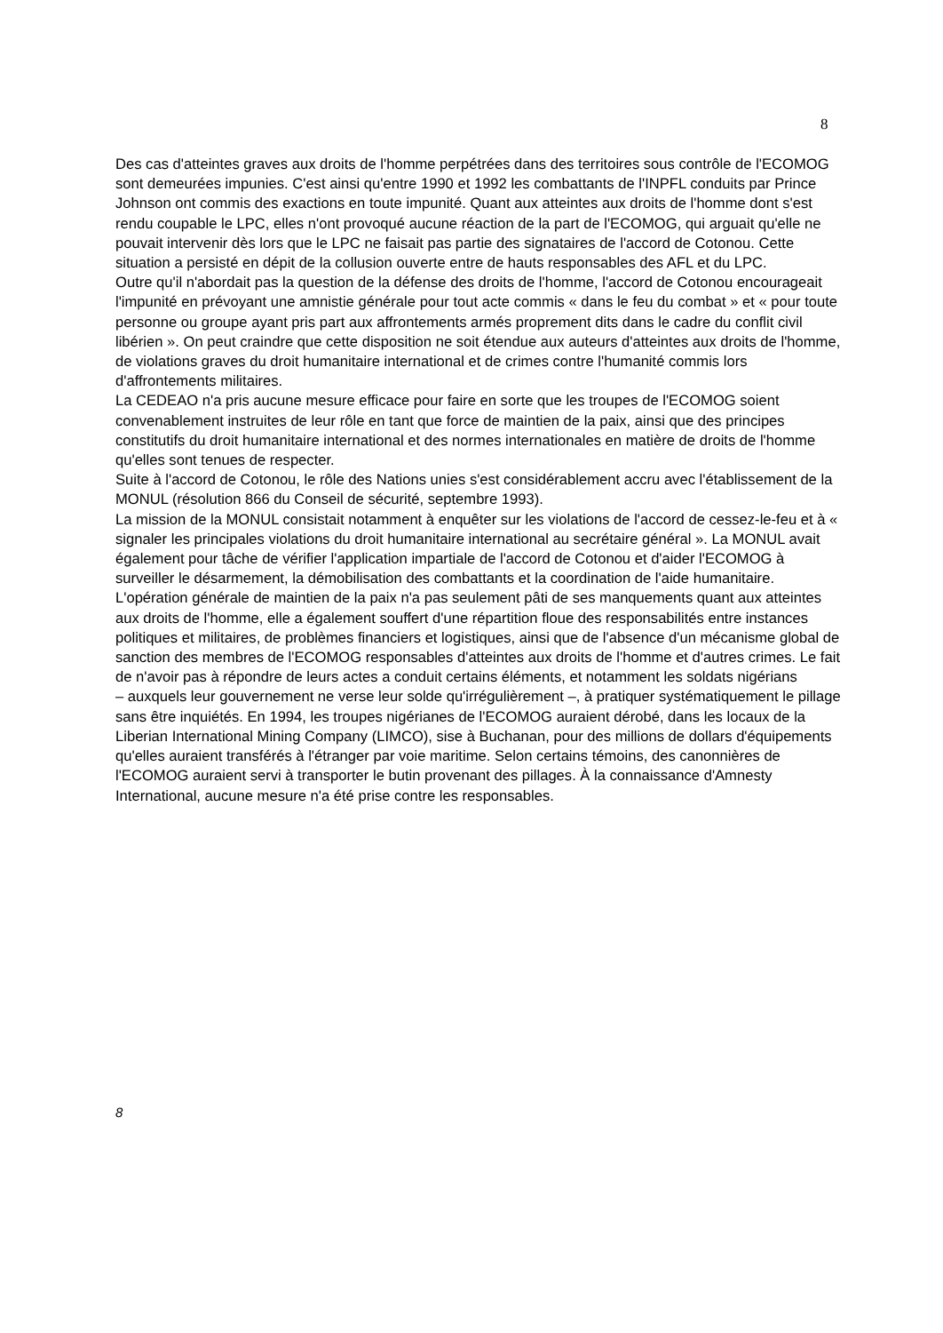8
Des cas d'atteintes graves aux droits de l'homme perpétrées dans des territoires sous contrôle de l'ECOMOG sont demeurées impunies. C'est ainsi qu'entre 1990 et 1992 les combattants de l'INPFL conduits par Prince Johnson ont commis des exactions en toute impunité. Quant aux atteintes aux droits de l'homme dont s'est rendu coupable le LPC, elles n'ont provoqué aucune réaction de la part de l'ECOMOG, qui arguait qu'elle ne pouvait intervenir dès lors que le LPC ne faisait pas partie des signataires de l'accord de Cotonou. Cette situation a persisté en dépit de la collusion ouverte entre de hauts responsables des AFL et du LPC.
Outre qu'il n'abordait pas la question de la défense des droits de l'homme, l'accord de Cotonou encourageait l'impunité en prévoyant une amnistie générale pour tout acte commis « dans le feu du combat » et « pour toute personne ou groupe ayant pris part aux affrontements armés proprement dits dans le cadre du conflit civil libérien ». On peut craindre que cette disposition ne soit étendue aux auteurs d'atteintes aux droits de l'homme, de violations graves du droit humanitaire international et de crimes contre l'humanité commis lors d'affrontements militaires.
La CEDEAO n'a pris aucune mesure efficace pour faire en sorte que les troupes de l'ECOMOG soient convenablement instruites de leur rôle en tant que force de maintien de la paix, ainsi que des principes constitutifs du droit humanitaire international et des normes internationales en matière de droits de l'homme qu'elles sont tenues de respecter.
Suite à l'accord de Cotonou, le rôle des Nations unies s'est considérablement accru avec l'établissement de la MONUL (résolution 866 du Conseil de sécurité, septembre 1993).
La mission de la MONUL consistait notamment à enquêter sur les violations de l'accord de cessez-le-feu et à « signaler les principales violations du droit humanitaire international au secrétaire général ». La MONUL avait également pour tâche de vérifier l'application impartiale de l'accord de Cotonou et d'aider l'ECOMOG à surveiller le désarmement, la démobilisation des combattants et la coordination de l'aide humanitaire.
L'opération générale de maintien de la paix n'a pas seulement pâti de ses manquements quant aux atteintes aux droits de l'homme, elle a également souffert d'une répartition floue des responsabilités entre instances politiques et militaires, de problèmes financiers et logistiques, ainsi que de l'absence d'un mécanisme global de sanction des membres de l'ECOMOG responsables d'atteintes aux droits de l'homme et d'autres crimes. Le fait de n'avoir pas à répondre de leurs actes a conduit certains éléments, et notamment les soldats nigérians
– auxquels leur gouvernement ne verse leur solde qu'irrégulièrement –, à pratiquer systématiquement le pillage sans être inquiétés. En 1994, les troupes nigérianes de l'ECOMOG auraient dérobé, dans les locaux de la Liberian International Mining Company (LIMCO), sise à Buchanan, pour des millions de dollars d'équipements qu'elles auraient transférés à l'étranger par voie maritime. Selon certains témoins, des canonnières de l'ECOMOG auraient servi à transporter le butin provenant des pillages. À la connaissance d'Amnesty International, aucune mesure n'a été prise contre les responsables.
8